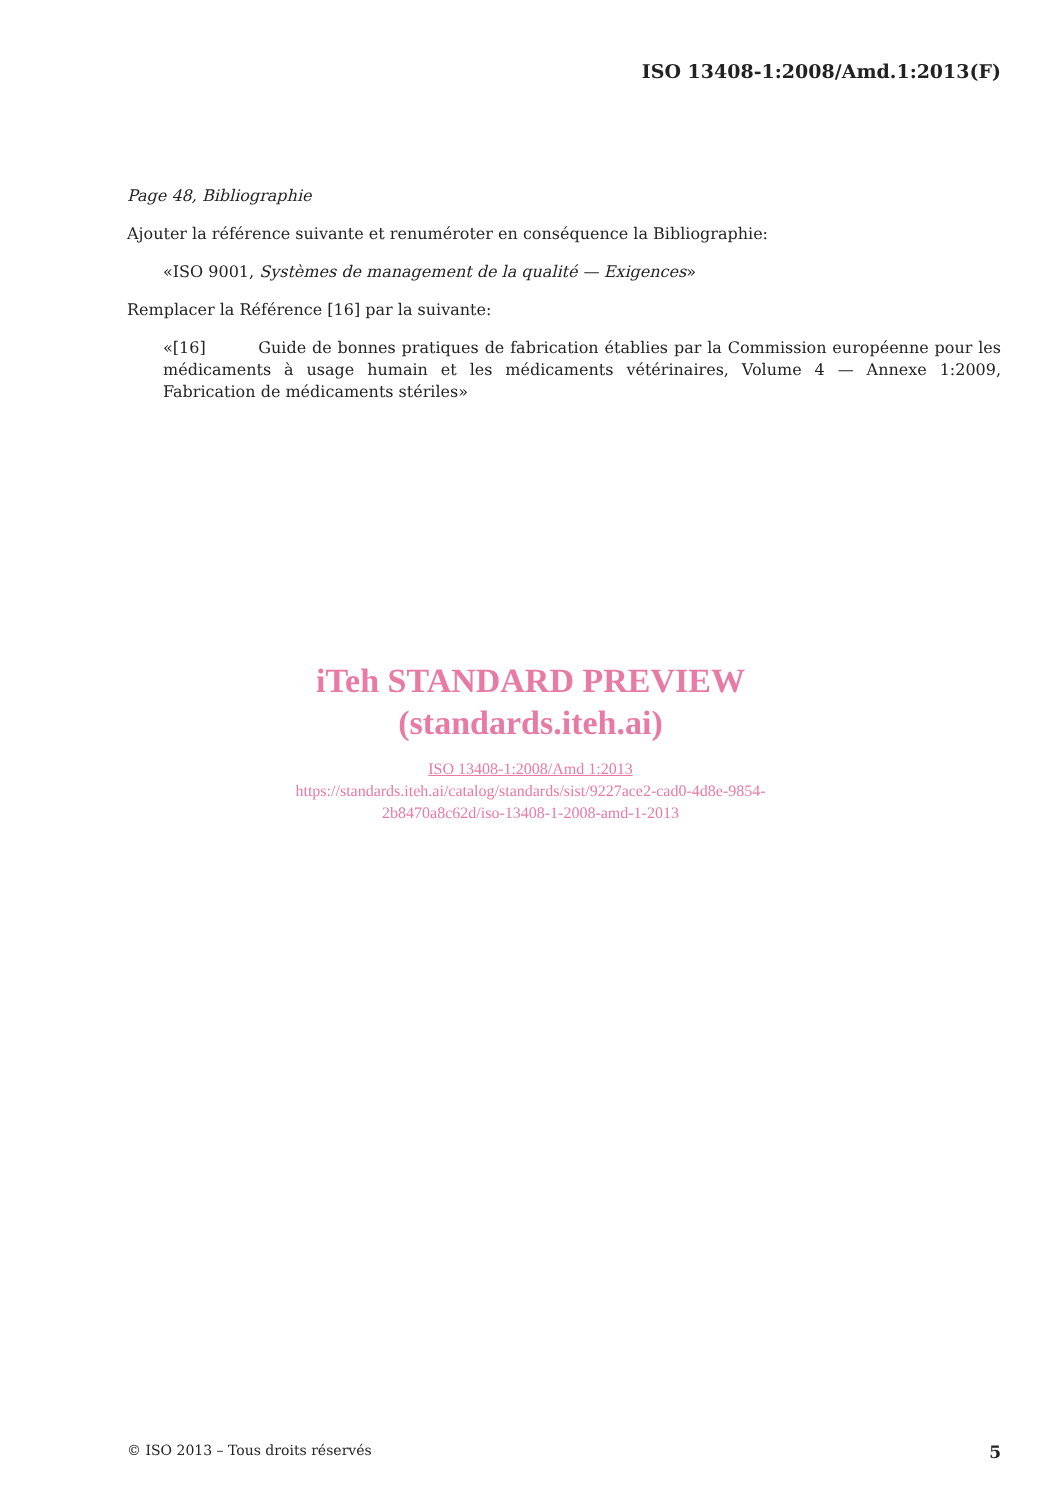ISO 13408-1:2008/Amd.1:2013(F)
Page 48, Bibliographie
Ajouter la référence suivante et renuméroter en conséquence la Bibliographie:
«ISO 9001, Systèmes de management de la qualité — Exigences»
Remplacer la Référence [16] par la suivante:
«[16] Guide de bonnes pratiques de fabrication établies par la Commission européenne pour les médicaments à usage humain et les médicaments vétérinaires, Volume 4 — Annexe 1:2009, Fabrication de médicaments stériles»
iTeh STANDARD PREVIEW
(standards.iteh.ai)
ISO 13408-1:2008/Amd 1:2013
https://standards.iteh.ai/catalog/standards/sist/9227ace2-cad0-4d8e-9854-
2b8470a8c62d/iso-13408-1-2008-amd-1-2013
© ISO 2013 – Tous droits réservés 5